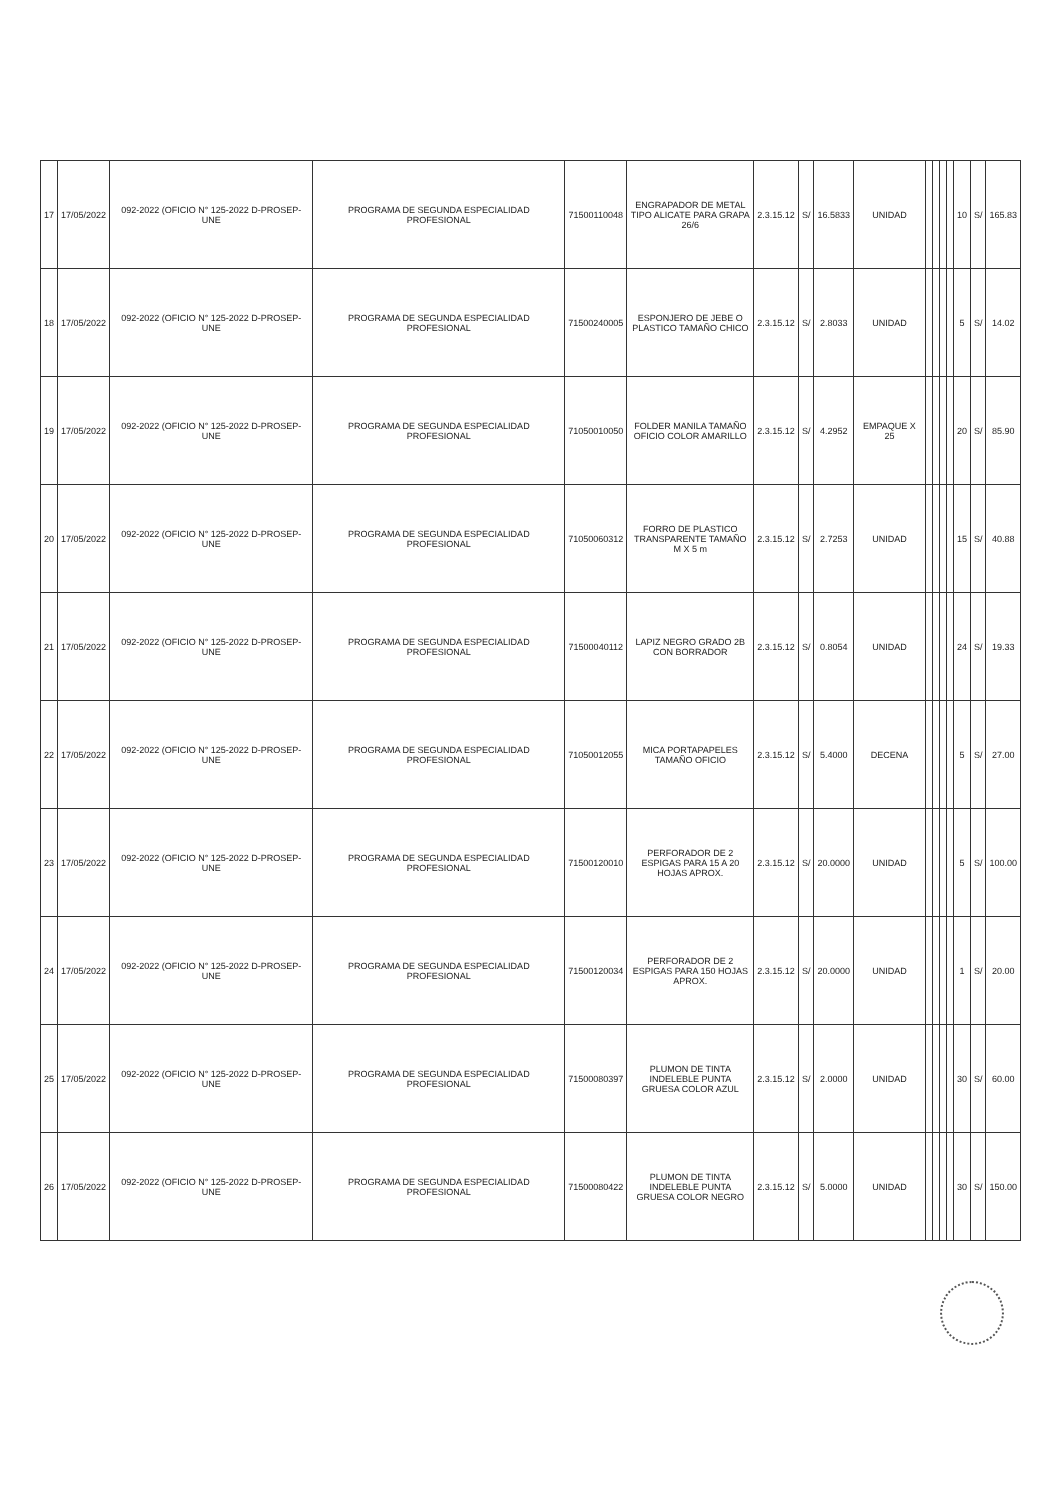| 17 | 17/05/2022 | 092-2022 (OFICIO N° 125-2022 D-PROSEP-UNE | PROGRAMA DE SEGUNDA ESPECIALIDAD PROFESIONAL | 71500110048 | ENGRAPADOR DE METAL TIPO ALICATE PARA GRAPA 26/6 | 2.3.15.12 | S/ | 16.5833 | UNIDAD | | | | | 10 | S/ | 165.83 |
| 18 | 17/05/2022 | 092-2022 (OFICIO N° 125-2022 D-PROSEP-UNE | PROGRAMA DE SEGUNDA ESPECIALIDAD PROFESIONAL | 71500240005 | ESPONJERO DE JEBE O PLASTICO TAMAÑO CHICO | 2.3.15.12 | S/ | 2.8033 | UNIDAD | | | | | 5 | S/ | 14.02 |
| 19 | 17/05/2022 | 092-2022 (OFICIO N° 125-2022 D-PROSEP-UNE | PROGRAMA DE SEGUNDA ESPECIALIDAD PROFESIONAL | 71050010050 | FOLDER MANILA TAMAÑO OFICIO COLOR AMARILLO | 2.3.15.12 | S/ | 4.2952 | EMPAQUE X 25 | | | | | 20 | S/ | 85.90 |
| 20 | 17/05/2022 | 092-2022 (OFICIO N° 125-2022 D-PROSEP-UNE | PROGRAMA DE SEGUNDA ESPECIALIDAD PROFESIONAL | 71050060312 | FORRO DE PLASTICO TRANSPARENTE TAMAÑO M X 5 m | 2.3.15.12 | S/ | 2.7253 | UNIDAD | | | | | 15 | S/ | 40.88 |
| 21 | 17/05/2022 | 092-2022 (OFICIO N° 125-2022 D-PROSEP-UNE | PROGRAMA DE SEGUNDA ESPECIALIDAD PROFESIONAL | 71500040112 | LAPIZ NEGRO GRADO 2B CON BORRADOR | 2.3.15.12 | S/ | 0.8054 | UNIDAD | | | | | 24 | S/ | 19.33 |
| 22 | 17/05/2022 | 092-2022 (OFICIO N° 125-2022 D-PROSEP-UNE | PROGRAMA DE SEGUNDA ESPECIALIDAD PROFESIONAL | 71050012055 | MICA PORTAPAPELES TAMAÑO OFICIO | 2.3.15.12 | S/ | 5.4000 | DECENA | | | | | 5 | S/ | 27.00 |
| 23 | 17/05/2022 | 092-2022 (OFICIO N° 125-2022 D-PROSEP-UNE | PROGRAMA DE SEGUNDA ESPECIALIDAD PROFESIONAL | 71500120010 | PERFORADOR DE 2 ESPIGAS PARA 15 A 20 HOJAS APROX. | 2.3.15.12 | S/ | 20.0000 | UNIDAD | | | | | 5 | S/ | 100.00 |
| 24 | 17/05/2022 | 092-2022 (OFICIO N° 125-2022 D-PROSEP-UNE | PROGRAMA DE SEGUNDA ESPECIALIDAD PROFESIONAL | 71500120034 | PERFORADOR DE 2 ESPIGAS PARA 150 HOJAS APROX. | 2.3.15.12 | S/ | 20.0000 | UNIDAD | | | | | 1 | S/ | 20.00 |
| 25 | 17/05/2022 | 092-2022 (OFICIO N° 125-2022 D-PROSEP-UNE | PROGRAMA DE SEGUNDA ESPECIALIDAD PROFESIONAL | 71500080397 | PLUMON DE TINTA INDELEBLE PUNTA GRUESA COLOR AZUL | 2.3.15.12 | S/ | 2.0000 | UNIDAD | | | | | 30 | S/ | 60.00 |
| 26 | 17/05/2022 | 092-2022 (OFICIO N° 125-2022 D-PROSEP-UNE | PROGRAMA DE SEGUNDA ESPECIALIDAD PROFESIONAL | 71500080422 | PLUMON DE TINTA INDELEBLE PUNTA GRUESA COLOR NEGRO | 2.3.15.12 | S/ | 5.0000 | UNIDAD | | | | | 30 | S/ | 150.00 |